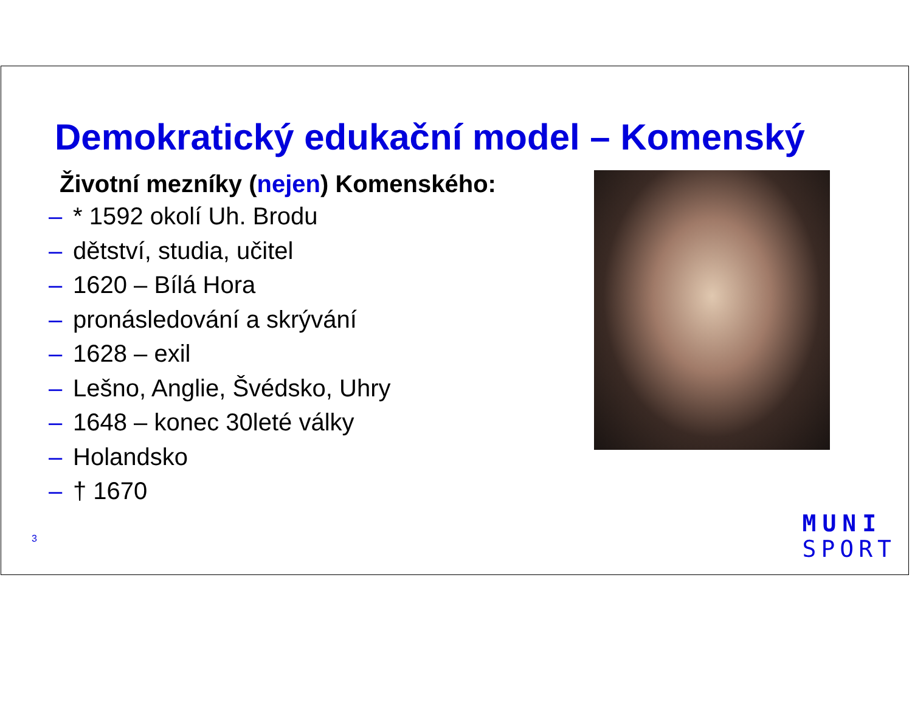Demokratický edukační model – Komenský
Životní mezníky (nejen) Komenského:
– * 1592 okolí Uh. Brodu
– dětství, studia, učitel
– 1620 – Bílá Hora
– pronásledování a skrývání
– 1628 – exil
– Lešno, Anglie, Švédsko, Uhry
– 1648 – konec 30leté války
– Holandsko
– † 1670
3
MUNI
SPORT